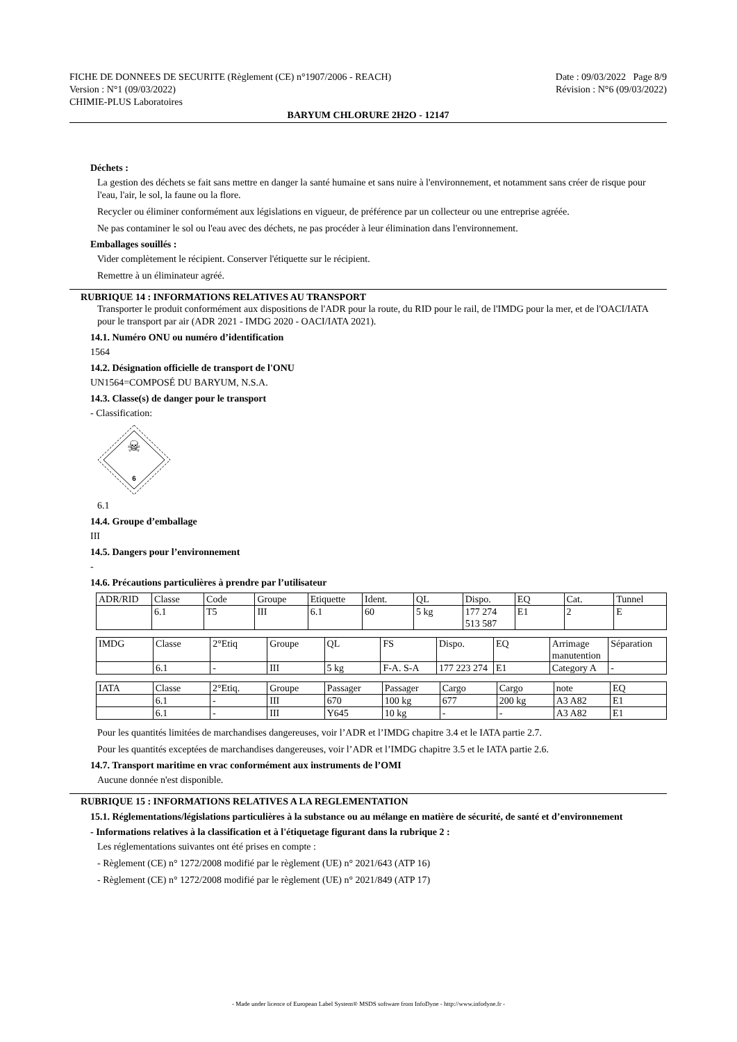FICHE DE DONNEES DE SECURITE (Règlement (CE) n°1907/2006 - REACH) Date : 09/03/2022 Page 8/9
Version : N°1 (09/03/2022) Révision : N°6 (09/03/2022)
CHIMIE-PLUS Laboratoires
BARYUM CHLORURE 2H2O - 12147
Déchets :
La gestion des déchets se fait sans mettre en danger la santé humaine et sans nuire à l'environnement, et notamment sans créer de risque pour l'eau, l'air, le sol, la faune ou la flore.
Recycler ou éliminer conformément aux législations en vigueur, de préférence par un collecteur ou une entreprise agréée.
Ne pas contaminer le sol ou l'eau avec des déchets, ne pas procéder à leur élimination dans l'environnement.
Emballages souillés :
Vider complètement le récipient. Conserver l'étiquette sur le récipient.
Remettre à un éliminateur agréé.
RUBRIQUE 14 : INFORMATIONS RELATIVES AU TRANSPORT
Transporter le produit conformément aux dispositions de l'ADR pour la route, du RID pour le rail, de l'IMDG pour la mer, et de l'OACI/IATA pour le transport par air (ADR 2021 - IMDG 2020 - OACI/IATA 2021).
14.1. Numéro ONU ou numéro d’identification
1564
14.2. Désignation officielle de transport de l'ONU
UN1564=COMPOSÉ DU BARYUM, N.S.A.
14.3. Classe(s) de danger pour le transport
- Classification:
☠
6
6.1
14.4. Groupe d’emballage
III
14.5. Dangers pour l’environnement
-
14.6. Précautions particulières à prendre par l’utilisateur
| ADR/RID | Classe | Code | Groupe | Etiquette | Ident. | QL | Dispo. | EQ | Cat. | Tunnel |
| | 6.1 | T5 | III | 6.1 | 60 | 5 kg | 177 274 513 587 | E1 | 2 | E |
| IMDG | Classe | 2°Etiq | Groupe | QL | FS | Dispo. | EQ | Arrimage manutention | Séparation |
| | 6.1 | - | III | 5 kg | F-A. S-A | 177 223 274 | E1 | Category A | - |
| IATA | Classe | 2°Etiq. | Groupe | Passager | Passager | Cargo | Cargo | note | EQ |
| | 6.1 | - | III | 670 | 100 kg | 677 | 200 kg | A3 A82 | E1 |
| | 6.1 | - | III | Y645 | 10 kg | - | - | A3 A82 | E1 |
Pour les quantités limitées de marchandises dangereuses, voir l’ADR et l’IMDG chapitre 3.4 et le IATA partie 2.7.
Pour les quantités exceptées de marchandises dangereuses, voir l’ADR et l’IMDG chapitre 3.5 et le IATA partie 2.6.
14.7. Transport maritime en vrac conformément aux instruments de l’OMI
Aucune donnée n'est disponible.
RUBRIQUE 15 : INFORMATIONS RELATIVES A LA REGLEMENTATION
15.1. Réglementations/législations particulières à la substance ou au mélange en matière de sécurité, de santé et d’environnement
- Informations relatives à la classification et à l'étiquetage figurant dans la rubrique 2 :
Les réglementations suivantes ont été prises en compte :
- Règlement (CE) n° 1272/2008 modifié par le règlement (UE) n° 2021/643 (ATP 16)
- Règlement (CE) n° 1272/2008 modifié par le règlement (UE) n° 2021/849 (ATP 17)
- Made under licence of European Label System® MSDS software from InfoDyne - http://www.infodyne.fr -